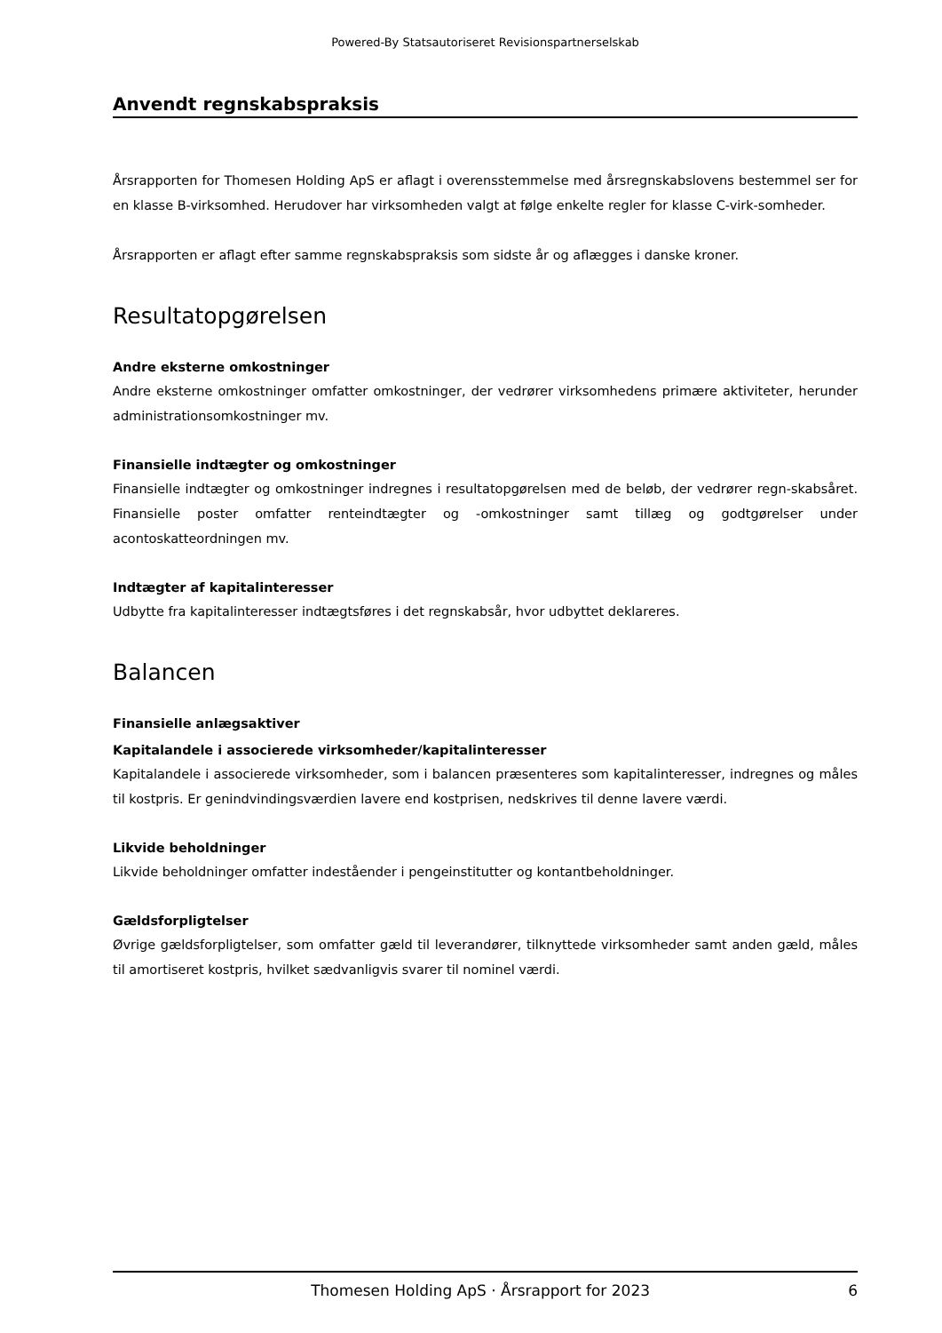Powered-By Statsautoriseret Revisionspartnerselskab
Anvendt regnskabspraksis
Årsrapporten for Thomesen Holding ApS er aflagt i overensstemmelse med årsregnskabslovens bestemmel ser for en klasse B-virksomhed. Herudover har virksomheden valgt at følge enkelte regler for klasse C-virk-somheder.
Årsrapporten er aflagt efter samme regnskabspraksis som sidste år og aflægges i danske kroner.
Resultatopgørelsen
Andre eksterne omkostninger
Andre eksterne omkostninger omfatter omkostninger, der vedrører virksomhedens primære aktiviteter, herunder administrationsomkostninger mv.
Finansielle indtægter og omkostninger
Finansielle indtægter og omkostninger indregnes i resultatopgørelsen med de beløb, der vedrører regn-skabsåret. Finansielle poster omfatter renteindtægter og -omkostninger samt tillæg og godtgørelser under acontoskatteordningen mv.
Indtægter af kapitalinteresser
Udbytte fra kapitalinteresser indtægtsføres i det regnskabsår, hvor udbyttet deklareres.
Balancen
Finansielle anlægsaktiver
Kapitalandele i associerede virksomheder/kapitalinteresser
Kapitalandele i associerede virksomheder, som i balancen præsenteres som kapitalinteresser, indregnes og måles til kostpris. Er genindvindingsværdien lavere end kostprisen, nedskrives til denne lavere værdi.
Likvide beholdninger
Likvide beholdninger omfatter indeståender i pengeinstitutter og kontantbeholdninger.
Gældsforpligtelser
Øvrige gældsforpligtelser, som omfatter gæld til leverandører, tilknyttede virksomheder samt anden gæld, måles til amortiseret kostpris, hvilket sædvanligvis svarer til nominel værdi.
Thomesen Holding ApS · Årsrapport for 2023 6